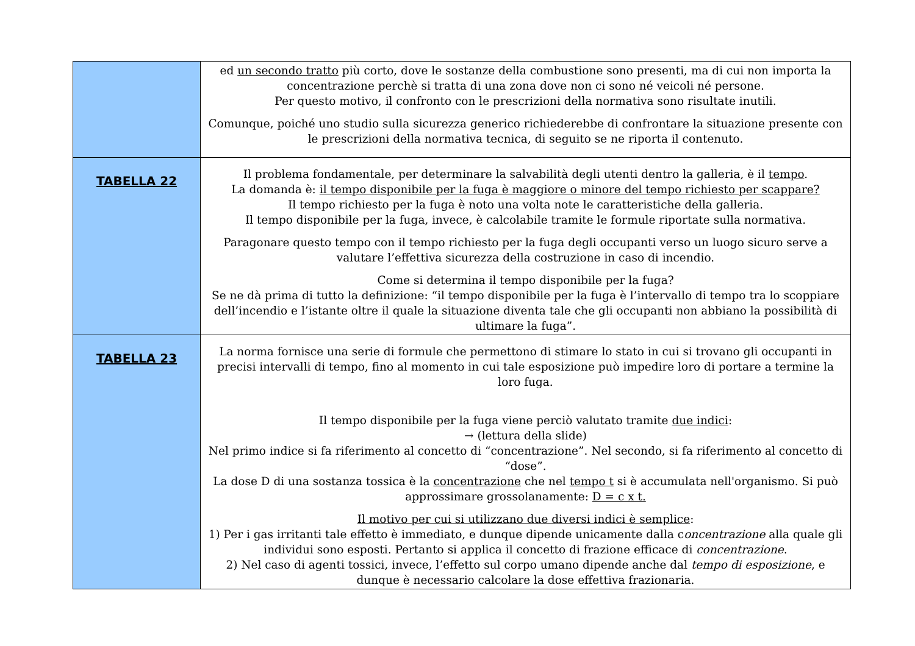| | ed un secondo tratto più corto, dove le sostanze della combustione sono presenti, ma di cui non importa la concentrazione perchè si tratta di una zona dove non ci sono né veicoli né persone. Per questo motivo, il confronto con le prescrizioni della normativa sono risultate inutili. Comunque, poiché uno studio sulla sicurezza generico richiederebbe di confrontare la situazione presente con le prescrizioni della normativa tecnica, di seguito se ne riporta il contenuto. |
| TABELLA 22 | Il problema fondamentale, per determinare la salvabilità degli utenti dentro la galleria, è il tempo . La domanda è: il tempo disponibile per la fuga è maggiore o minore del tempo richiesto per scappare? Il tempo richiesto per la fuga è noto una volta note le caratteristiche della galleria. Il tempo disponibile per la fuga, invece, è calcolabile tramite le formule riportate sulla normativa. Paragonare questo tempo con il tempo richiesto per la fuga degli occupanti verso un luogo sicuro serve a valutare l’effettiva sicurezza della costruzione in caso di incendio. Come si determina il tempo disponibile per la fuga? Se ne dà prima di tutto la definizione: “il tempo disponibile per la fuga è l’intervallo di tempo tra lo scoppiare dell’incendio e l’istante oltre il quale la situazione diventa tale che gli occupanti non abbiano la possibilità di ultimare la fuga”. |
| TABELLA 23 | La norma fornisce una serie di formule che permettono di stimare lo stato in cui si trovano gli occupanti in precisi intervalli di tempo, fino al momento in cui tale esposizione può impedire loro di portare a termine la loro fuga. Il tempo disponibile per la fuga viene perciò valutato tramite due indici : → (lettura della slide) Nel primo indice si fa riferimento al concetto di “concentrazione”. Nel secondo, si fa riferimento al concetto di “dose”. La dose D di una sostanza tossica è la concentrazione che nel tempo t si è accumulata nell'organismo. Si può approssimare grossolanamente: D = c x t. Il motivo per cui si utilizzano due diversi indici è semplice : 1) Per i gas irritanti tale effetto è immediato, e dunque dipende unicamente dalla c oncentrazione alla quale gli individui sono esposti. Pertanto si applica il concetto di frazione efficace di concentrazione . 2) Nel caso di agenti tossici, invece, l’effetto sul corpo umano dipende anche dal tempo di esposizione , e dunque è necessario calcolare la dose effettiva frazionaria. |